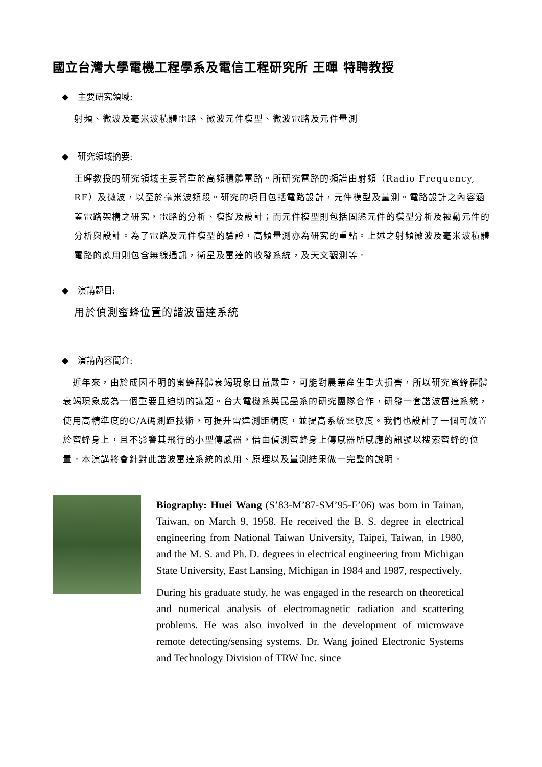國立台灣大學電機工程學系及電信工程研究所 王暉 特聘教授
◆ 主要研究領域:
射頻、微波及毫米波積體電路、微波元件模型、微波電路及元件量測
◆ 研究領域摘要:
王暉教授的研究領域主要著重於高頻積體電路。所研究電路的頻譜由射頻（Radio Frequency, RF）及微波，以至於毫米波頻段。研究的項目包括電路設計，元件模型及量測。電路設計之內容涵蓋電路架構之研究，電路的分析、模擬及設計；而元件模型則包括固態元件的模型分析及被動元件的分析與設計。為了電路及元件模型的驗證，高頻量測亦為研究的重點。上述之射頻微波及毫米波積體電路的應用則包含無線通訊，衛星及雷達的收發系統，及天文觀測等。
◆ 演講題目:
用於偵測蜜蜂位置的諧波雷達系統
◆ 演講內容簡介:
　近年來，由於成因不明的蜜蜂群體衰竭現象日益嚴重，可能對農業產生重大損害，所以研究蜜蜂群體衰竭現象成為一個重要且迫切的議題。台大電機系與昆蟲系的研究團隊合作，研發一套諧波雷達系統，使用高精準度的C/A碼測距技術，可提升雷達測距精度，並提高系統靈敏度。我們也設計了一個可放置於蜜蜂身上，且不影響其飛行的小型傳感器，借由偵測蜜蜂身上傳感器所感應的訊號以搜索蜜蜂的位置。本演講將會針對此諧波雷達系統的應用、原理以及量測結果做一完整的說明。
Biography: Huei Wang (S’83-M’87-SM’95-F’06) was born in Tainan, Taiwan, on March 9, 1958. He received the B. S. degree in electrical engineering from National Taiwan University, Taipei, Taiwan, in 1980, and the M. S. and Ph. D. degrees in electrical engineering from Michigan State University, East Lansing, Michigan in 1984 and 1987, respectively.
During his graduate study, he was engaged in the research on theoretical and numerical analysis of electromagnetic radiation and scattering problems. He was also involved in the development of microwave remote detecting/sensing systems. Dr. Wang joined Electronic Systems and Technology Division of TRW Inc. since